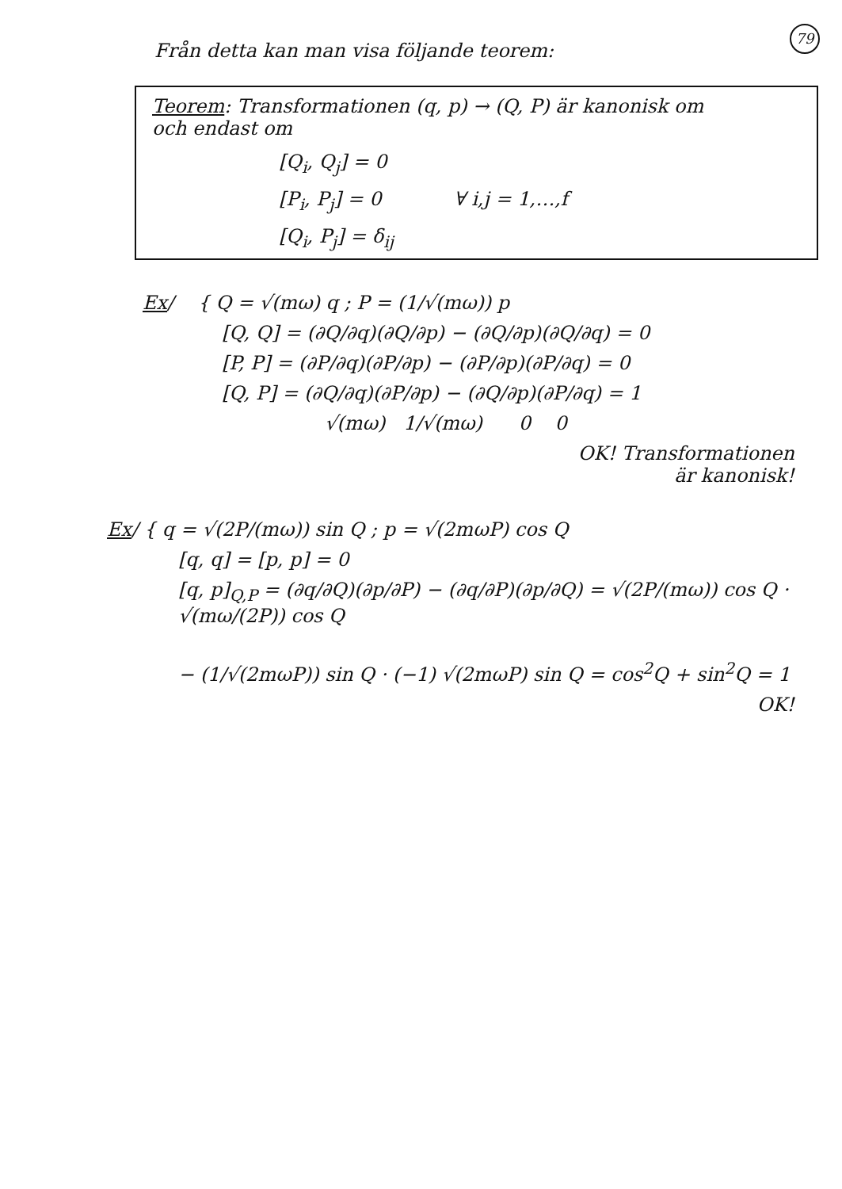79
Från detta kan man visa följande teorem:
Teorem: Transformationen (q, p) → (Q, P) är kanonisk om
och endast om
[Q<sub>i</sub>, Q<sub>j</sub>] = 0
[P<sub>i</sub>, P<sub>j</sub>] = 0 ∀ i,j = 1,…,f
[Q<sub>i</sub>, P<sub>j</sub>] = δ<sub>ij</sub>
Ex/ { Q = √(mω) q ; P = (1/√(mω)) p
[Q, Q] = (∂Q/∂q)(∂Q/∂p) − (∂Q/∂p)(∂Q/∂q) = 0
[P, P] = (∂P/∂q)(∂P/∂p) − (∂P/∂p)(∂P/∂q) = 0
[Q, P] = (∂Q/∂q)(∂P/∂p) − (∂Q/∂p)(∂P/∂q) = 1
√(mω) 1/√(mω) 0 0
OK! Transformationen
är kanonisk!
Ex/ { q = √(2P/(mω)) sin Q ; p = √(2mωP) cos Q
[q, q] = [p, p] = 0
[q, p]<sub>Q,P</sub> = (∂q/∂Q)(∂p/∂P) − (∂q/∂P)(∂p/∂Q) = √(2P/(mω)) cos Q · √(mω/(2P)) cos Q
− (1/√(2mωP)) sin Q · (−1) √(2mωP) sin Q = cos<sup>2</sup>Q + sin<sup>2</sup>Q = 1
OK!